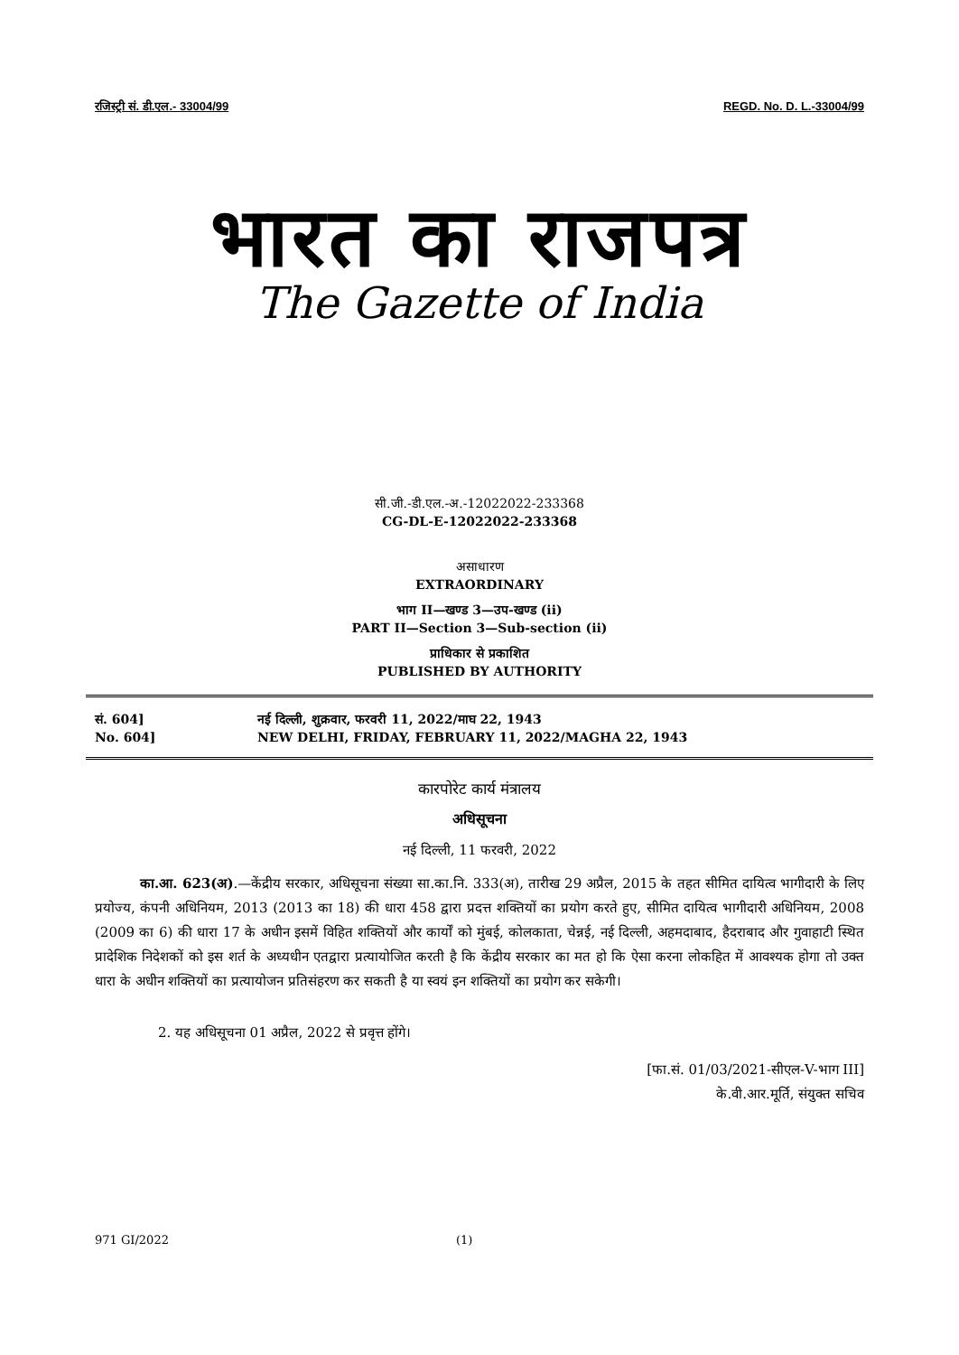रजिस्ट्री सं. डी.एल.- 33004/99 REGD. No. D. L.-33004/99
भारत का राजपत्र
The Gazette of India
सी.जी.-डी.एल.-अ.-12022022-233368
CG-DL-E-12022022-233368
असाधारण
EXTRAORDINARY
भाग II—खण्ड 3—उप-खण्ड (ii)
PART II—Section 3—Sub-section (ii)
प्राधिकार से प्रकाशित
PUBLISHED BY AUTHORITY
सं. 604]
No. 604]
नई दिल्ली, शुक्रवार, फरवरी 11, 2022/माघ 22, 1943
NEW DELHI, FRIDAY, FEBRUARY 11, 2022/MAGHA 22, 1943
कारपोरेट कार्य मंत्रालय
अधिसूचना
नई दिल्ली, 11 फरवरी, 2022
का.आ. 623(अ).—केंद्रीय सरकार, अधिसूचना संख्या सा.का.नि. 333(अ), तारीख 29 अप्रैल, 2015 के तहत सीमित दायित्व भागीदारी के लिए प्रयोज्य, कंपनी अधिनियम, 2013 (2013 का 18) की धारा 458 द्वारा प्रदत्त शक्तियों का प्रयोग करते हुए, सीमित दायित्व भागीदारी अधिनियम, 2008 (2009 का 6) की धारा 17 के अधीन इसमें विहित शक्तियों और कार्यों को मुंबई, कोलकाता, चेन्नई, नई दिल्ली, अहमदाबाद, हैदराबाद और गुवाहाटी स्थित प्रादेशिक निदेशकों को इस शर्त के अध्यधीन एतद्वारा प्रत्यायोजित करती है कि केंद्रीय सरकार का मत हो कि ऐसा करना लोकहित में आवश्यक होगा तो उक्त धारा के अधीन शक्तियों का प्रत्यायोजन प्रतिसंहरण कर सकती है या स्वयं इन शक्तियों का प्रयोग कर सकेगी।
2. यह अधिसूचना 01 अप्रैल, 2022 से प्रवृत्त होंगे।
[फा.सं. 01/03/2021-सीएल-V-भाग III]
के.वी.आर.मूर्ति, संयुक्त सचिव
971 GI/2022 (1)